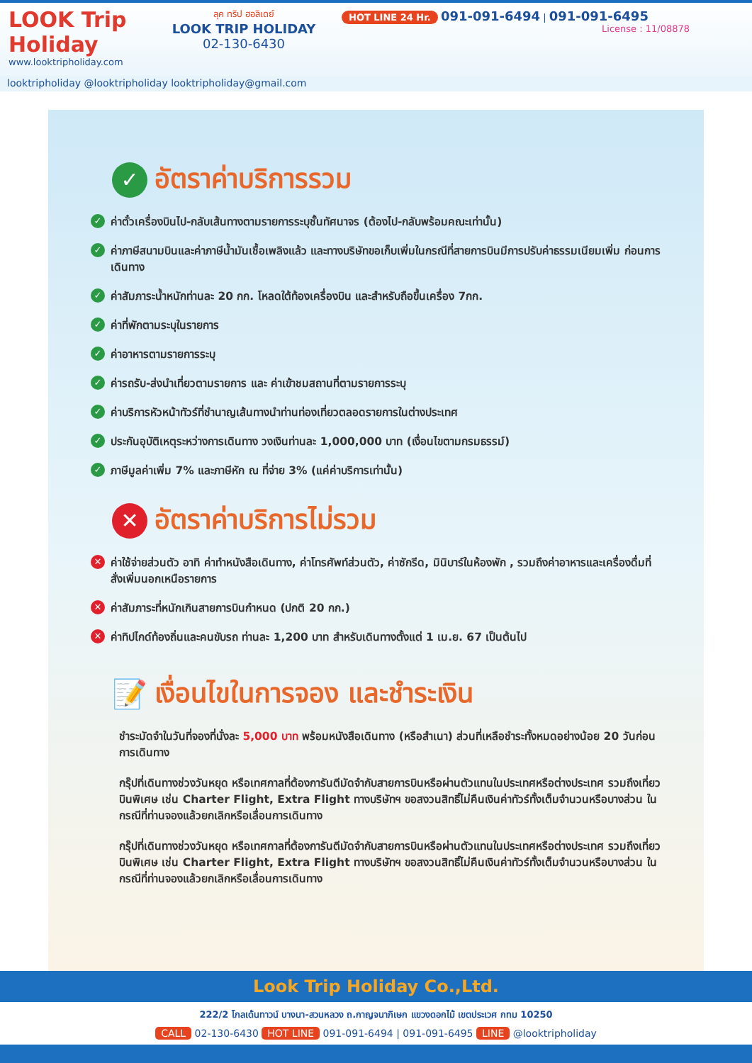LOOK Trip Holiday
www.looktripholiday.com
ลุค ทริป ฮอลิเดย์
LOOK TRIP HOLIDAY
02-130-6430
HOT LINE 24 Hr. 091-091-6494 | 091-091-6495
License : 11/08878
looktripholiday @looktripholiday looktripholiday@gmail.com
✓ อัตราค่าบริการรวม
✓ ค่าตั๋วเครื่องบินไป-กลับเส้นทางตามรายการระบุชั้นทัศนาจร (ต้องไป-กลับพร้อมคณะเท่านั้น)
✓ ค่าภาษีสนามบินและค่าภาษีน้ำมันเชื้อเพลิงแล้ว และทางบริษัทขอเก็บเพิ่มในกรณีที่สายการบินมีการปรับค่าธรรมเนียมเพิ่ม ก่อนการเดินทาง
✓ ค่าสัมภาระน้ำหนักท่านละ 20 กก. โหลดใต้ท้องเครื่องบิน และสำหรับถือขึ้นเครื่อง 7กก.
✓ ค่าที่พักตามระบุในรายการ
✓ ค่าอาหารตามรายการระบุ
✓ ค่ารถรับ-ส่งนำเที่ยวตามรายการ และ ค่าเข้าชมสถานที่ตามรายการระบุ
✓ ค่าบริการหัวหน้าทัวร์ที่ชำนาญเส้นทางนำท่านท่องเที่ยวตลอดรายการในต่างประเทศ
✓ ประกันอุบัติเหตุระหว่างการเดินทาง วงเงินท่านละ 1,000,000 บาท (เงื่อนไขตามกรมธรรม์)
✓ ภาษีมูลค่าเพิ่ม 7% และภาษีหัก ณ ที่จ่าย 3% (แค่ค่าบริการเท่านั้น)
✕ อัตราค่าบริการไม่รวม
✕ ค่าใช้จ่ายส่วนตัว อาทิ ค่าทำหนังสือเดินทาง, ค่าโทรศัพท์ส่วนตัว, ค่าซักรีด, มินิบาร์ในห้องพัก , รวมถึงค่าอาหารและเครื่องดื่มที่สั่งเพิ่มนอกเหนือรายการ
✕ ค่าสัมภาระที่หนักเกินสายการบินกำหนด (ปกติ 20 กก.)
✕ ค่าทิปไกด์ท้องถิ่นและคนขับรถ ท่านละ 1,200 บาท สำหรับเดินทางตั้งแต่ 1 เม.ย. 67 เป็นต้นไป
📝 เงื่อนไขในการจอง และชำระเงิน
ชำระมัดจำในวันที่จองที่นั่งละ 5,000 บาท พร้อมหนังสือเดินทาง (หรือสำเนา) ส่วนที่เหลือชำระทั้งหมดอย่างน้อย 20 วันก่อนการเดินทาง
กรุ๊ปที่เดินทางช่วงวันหยุด หรือเทศกาลที่ต้องการันตีมัดจำกับสายการบินหรือผ่านตัวแทนในประเทศหรือต่างประเทศ รวมถึงเที่ยวบินพิเศษ เช่น Charter Flight, Extra Flight ทางบริษัทฯ ขอสงวนสิทธิ์ไม่คืนเงินค่าทัวร์ทั้งเต็มจำนวนหรือบางส่วน ในกรณีที่ท่านจองแล้วยกเลิกหรือเลื่อนการเดินทาง
กรุ๊ปที่เดินทางช่วงวันหยุด หรือเทศกาลที่ต้องการันตีมัดจำกับสายการบินหรือผ่านตัวแทนในประเทศหรือต่างประเทศ รวมถึงเที่ยวบินพิเศษ เช่น Charter Flight, Extra Flight ทางบริษัทฯ ขอสงวนสิทธิ์ไม่คืนเงินค่าทัวร์ทั้งเต็มจำนวนหรือบางส่วน ในกรณีที่ท่านจองแล้วยกเลิกหรือเลื่อนการเดินทาง
Look Trip Holiday Co.,Ltd.
222/2 โกลเด้นทาวน์ บางนา-สวนหลวง ถ.กาญจนาภิเษก แขวงดอกไม้ เขตประเวศ กทม 10250
CALL 02-130-6430 HOT LINE 091-091-6494 | 091-091-6495 LINE @looktripholiday